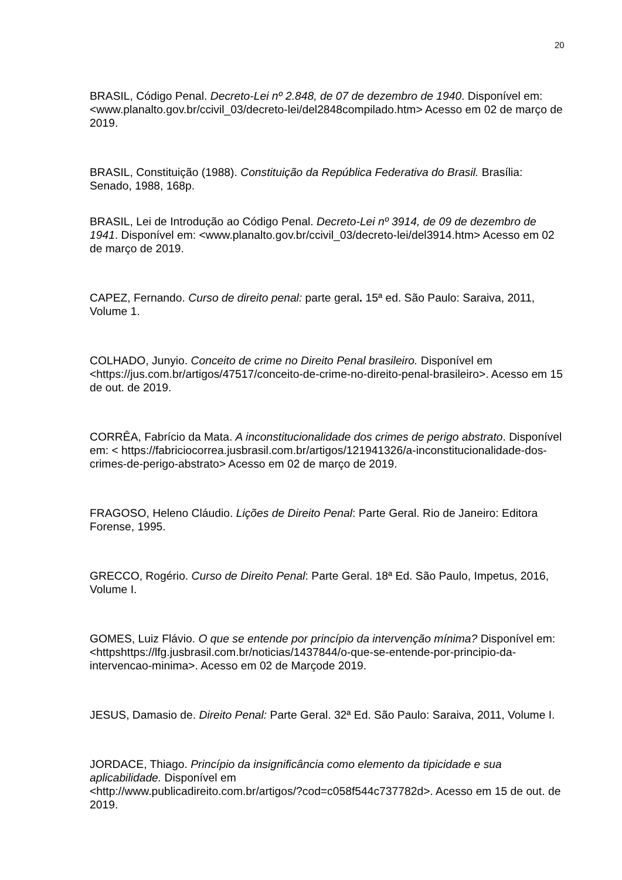20
BRASIL, Código Penal. Decreto-Lei nº 2.848, de 07 de dezembro de 1940. Disponível em: <www.planalto.gov.br/ccivil_03/decreto-lei/del2848compilado.htm> Acesso em 02 de março de 2019.
BRASIL, Constituição (1988). Constituição da República Federativa do Brasil. Brasília: Senado, 1988, 168p.
BRASIL, Lei de Introdução ao Código Penal. Decreto-Lei nº 3914, de 09 de dezembro de 1941. Disponível em: <www.planalto.gov.br/ccivil_03/decreto-lei/del3914.htm> Acesso em 02 de março de 2019.
CAPEZ, Fernando. Curso de direito penal: parte geral. 15ª ed. São Paulo: Saraiva, 2011, Volume 1.
COLHADO, Junyio. Conceito de crime no Direito Penal brasileiro. Disponível em <https://jus.com.br/artigos/47517/conceito-de-crime-no-direito-penal-brasileiro>. Acesso em 15 de out. de 2019.
CORRÊA, Fabrício da Mata. A inconstitucionalidade dos crimes de perigo abstrato. Disponível em: < https://fabriciocorrea.jusbrasil.com.br/artigos/121941326/a-inconstitucionalidade-dos-crimes-de-perigo-abstrato> Acesso em 02 de março de 2019.
FRAGOSO, Heleno Cláudio. Lições de Direito Penal: Parte Geral. Rio de Janeiro: Editora Forense, 1995.
GRECCO, Rogério. Curso de Direito Penal: Parte Geral. 18ª Ed. São Paulo, Impetus, 2016, Volume I.
GOMES, Luiz Flávio. O que se entende por princípio da intervenção mínima? Disponível em:<httpshttps://lfg.jusbrasil.com.br/noticias/1437844/o-que-se-entende-por-principio-da-intervencao-minima>. Acesso em 02 de Marçode 2019.
JESUS, Damasio de. Direito Penal: Parte Geral. 32ª Ed. São Paulo: Saraiva, 2011, Volume I.
JORDACE, Thiago. Princípio da insignificância como elemento da tipicidade e sua aplicabilidade. Disponível em
<http://www.publicadireito.com.br/artigos/?cod=c058f544c737782d>. Acesso em 15 de out. de 2019.